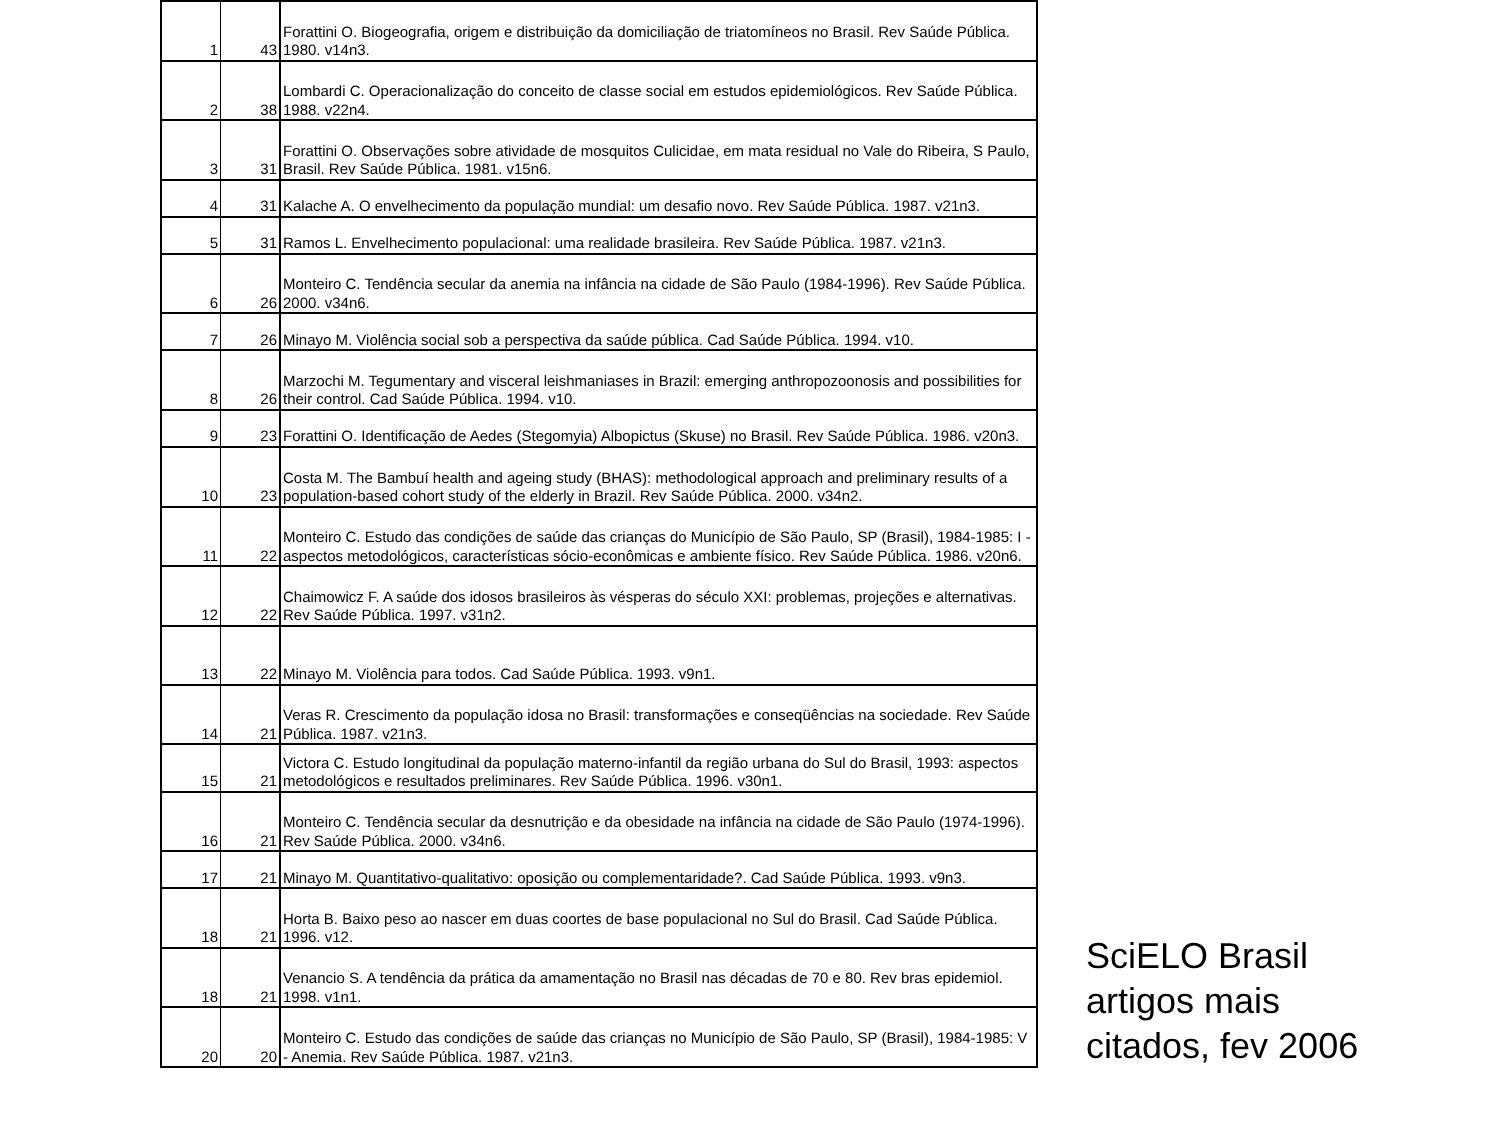| 1 | 43 | Forattini O. Biogeografia, origem e distribuição da domiciliação de triatomíneos no Brasil. Rev Saúde Pública. 1980. v14n3. |
| 2 | 38 | Lombardi C. Operacionalização do conceito de classe social em estudos epidemiológicos. Rev Saúde Pública. 1988. v22n4. |
| 3 | 31 | Forattini O. Observações sobre atividade de mosquitos Culicidae, em mata residual no Vale do Ribeira, S Paulo, Brasil. Rev Saúde Pública. 1981. v15n6. |
| 4 | 31 | Kalache A. O envelhecimento da população mundial: um desafio novo. Rev Saúde Pública. 1987. v21n3. |
| 5 | 31 | Ramos L. Envelhecimento populacional: uma realidade brasileira. Rev Saúde Pública. 1987. v21n3. |
| 6 | 26 | Monteiro C. Tendência secular da anemia na infância na cidade de São Paulo (1984-1996). Rev Saúde Pública. 2000. v34n6. |
| 7 | 26 | Minayo M. Violência social sob a perspectiva da saúde pública. Cad Saúde Pública. 1994. v10. |
| 8 | 26 | Marzochi M. Tegumentary and visceral leishmaniases in Brazil: emerging anthropozoonosis and possibilities for their control. Cad Saúde Pública. 1994. v10. |
| 9 | 23 | Forattini O. Identificação de Aedes (Stegomyia) Albopictus (Skuse) no Brasil. Rev Saúde Pública. 1986. v20n3. |
| 10 | 23 | Costa M. The Bambuí health and ageing study (BHAS): methodological approach and preliminary results of a population-based cohort study of the elderly in Brazil. Rev Saúde Pública. 2000. v34n2. |
| 11 | 22 | Monteiro C. Estudo das condições de saúde das crianças do Município de São Paulo, SP (Brasil), 1984-1985: I - aspectos metodológicos, características sócio-econômicas e ambiente físico. Rev Saúde Pública. 1986. v20n6. |
| 12 | 22 | Chaimowicz F. A saúde dos idosos brasileiros às vésperas do século XXI: problemas, projeções e alternativas. Rev Saúde Pública. 1997. v31n2. |
| 13 | 22 | Minayo M. Violência para todos. Cad Saúde Pública. 1993. v9n1. |
| 14 | 21 | Veras R. Crescimento da população idosa no Brasil: transformações e conseqüências na sociedade. Rev Saúde Pública. 1987. v21n3. |
| 15 | 21 | Victora C. Estudo longitudinal da população materno-infantil da região urbana do Sul do Brasil, 1993: aspectos metodológicos e resultados preliminares. Rev Saúde Pública. 1996. v30n1. |
| 16 | 21 | Monteiro C. Tendência secular da desnutrição e da obesidade na infância na cidade de São Paulo (1974-1996). Rev Saúde Pública. 2000. v34n6. |
| 17 | 21 | Minayo M. Quantitativo-qualitativo: oposição ou complementaridade?. Cad Saúde Pública. 1993. v9n3. |
| 18 | 21 | Horta B. Baixo peso ao nascer em duas coortes de base populacional no Sul do Brasil. Cad Saúde Pública. 1996. v12. |
| 18 | 21 | Venancio S. A tendência da prática da amamentação no Brasil nas décadas de 70 e 80. Rev bras epidemiol. 1998. v1n1. |
| 20 | 20 | Monteiro C. Estudo das condições de saúde das crianças no Município de São Paulo, SP (Brasil), 1984-1985: V - Anemia. Rev Saúde Pública. 1987. v21n3. |
SciELO Brasil
artigos mais
citados, fev 2006